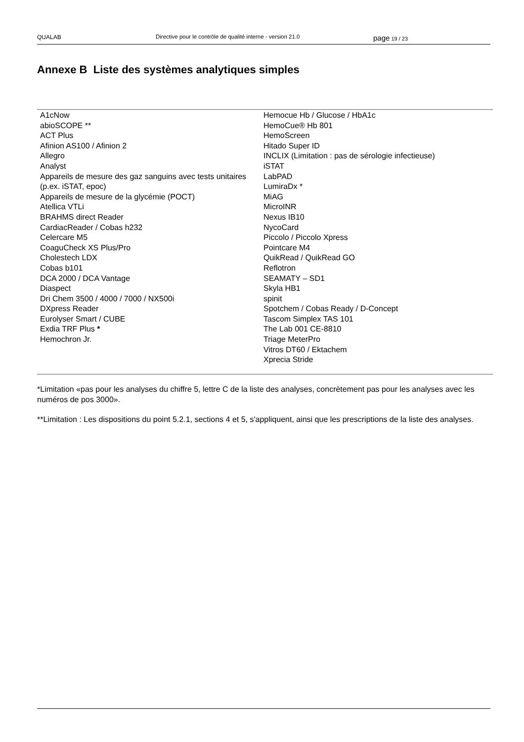QUALAB Directive pour le contrôle de qualité interne - version 21.0
page 19 / 23
Annexe B Liste des systèmes analytiques simples
| A1cNow abioSCOPE ** ACT Plus Afinion AS100 / Afinion 2 Allegro Analyst Appareils de mesure des gaz sanguins avec tests unitaires (p.ex. iSTAT, epoc) Appareils de mesure de la glycémie (POCT) Atellica VTLi BRAHMS direct Reader CardiacReader / Cobas h232 Celercare M5 CoaguCheck XS Plus/Pro Cholestech LDX Cobas b101 DCA 2000 / DCA Vantage Diaspect Dri Chem 3500 / 4000 / 7000 / NX500i DXpress Reader Eurolyser Smart / CUBE Exdia TRF Plus * Hemochron Jr. | Hemocue Hb / Glucose / HbA1c HemoCue® Hb 801 HemoScreen Hitado Super ID INCLIX (Limitation : pas de sérologie infectieuse) iSTAT LabPAD LumiraDx * MiAG MicroINR Nexus IB10 NycoCard Piccolo / Piccolo Xpress Pointcare M4 QuikRead / QuikRead GO Reflotron SEAMATY – SD1 Skyla HB1 spinit Spotchem / Cobas Ready / D-Concept Tascom Simplex TAS 101 The Lab 001 CE-8810 Triage MeterPro Vitros DT60 / Ektachem Xprecia Stride |
*Limitation «pas pour les analyses du chiffre 5, lettre C de la liste des analyses, concrètement pas pour les analyses avec les numéros de pos 3000».
**Limitation : Les dispositions du point 5.2.1, sections 4 et 5, s'appliquent, ainsi que les prescriptions de la liste des analyses.